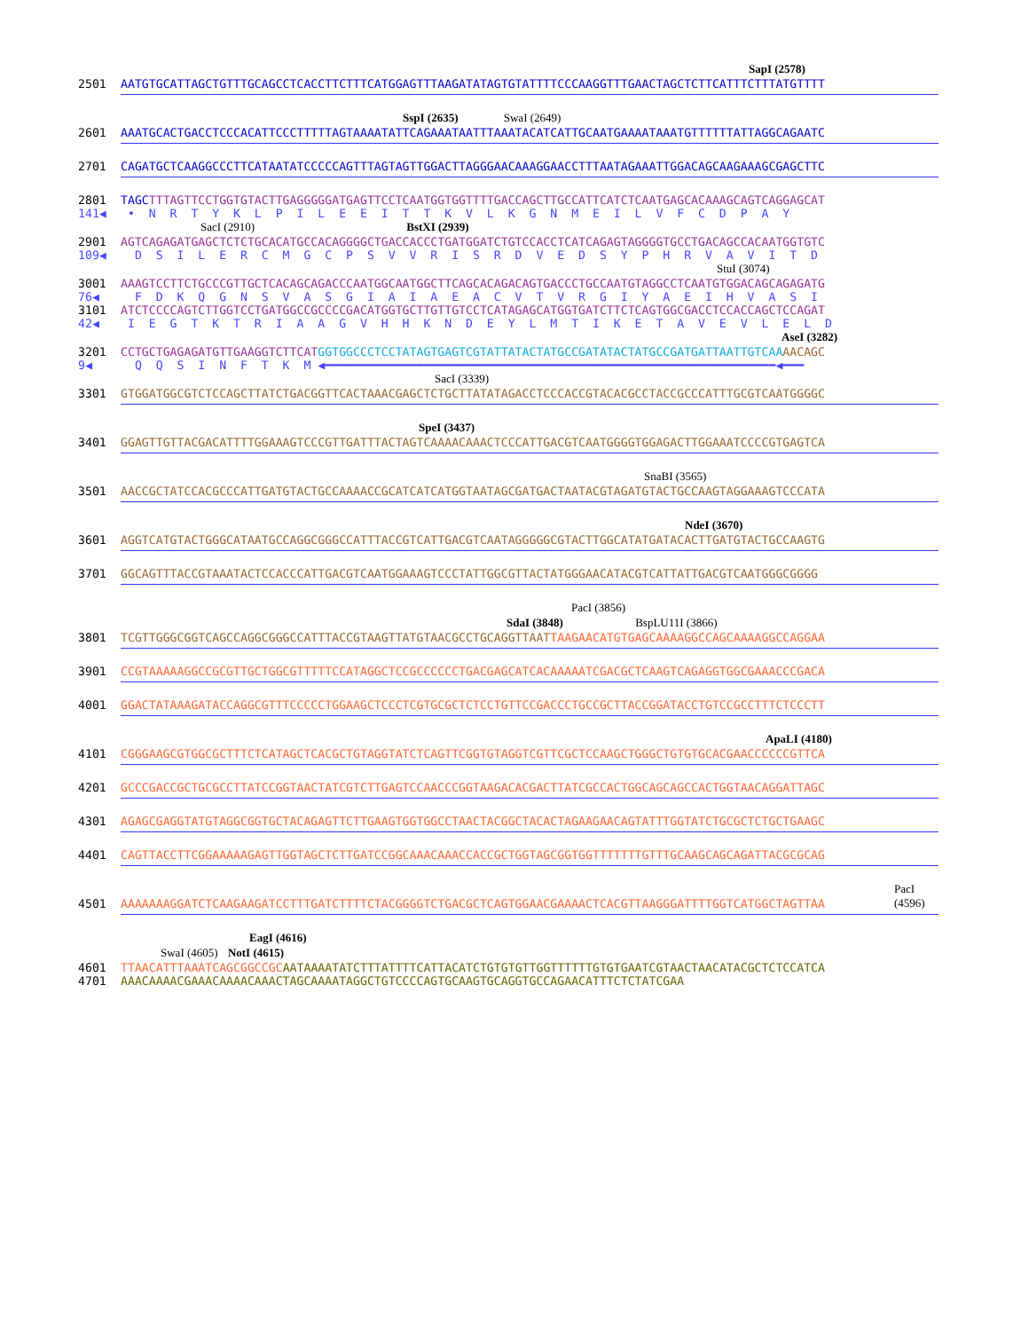SapI (2578)
2501 AATGTGCATTAGCTGTTTGCAGCCTCACCTTCTTTCATGGAGTTTAAGATATAGTGTATTTTCCCAAGGTTTGAACTAGCTCTTCATTTCTTTATGTTTT
SspI (2635) SwaI (2649)
2601 AAATGCACTGACCTCCCACATTCCCTTTTTAGTAAAATATTCAGAAATAATTTAAATACATCATTGCAATGAAAATAAATGTTTTTTATTAGGCAGAATC
2701 CAGATGCTCAAGGCCCTTCATAATATCCCCCAGTTTAGTAGTTGGACTTAGGGAACAAAGGAACCTTTAATAGAAATTGGACAGCAAGAAAGCGAGCTTC
2801 TAGC TTTAGTTCCTGGTGTACTTGAGGGGGATGAGTTCCTCAATGGTGGTTTTGACCAGCTTGCCATTCATCTCAATGAGCACAAAGCAGTCAGGAGCAT
141◀ • N R T Y K L P I L E E I T T K V L K G N M E I L V F C D P A Y
SacI (2910) BstXI (2939)
2901 AGTCAGAGATGAGCTCTCTGCACATGCCACAGGGGCTGACCACCCTGATGGATCTGTCCACCTCATCAGAGTAGGGGTGCCTGACAGCCACAATGGTGTC
109◀ D S I L E R C M G C P S V V R I S R D V E D S Y P H R V A V I T D
StuI (3074)
3001 AAAGTCCTTCTGCCCGTTGCTCACAGCAGACCCAATGGCAATGGCTTCAGCACAGACAGTGACCCTGCCAATGTAGGCCTCAATGTGGACAGCAGAGATG
76◀ F D K Q G N S V A S G I A I A E A C V T V R G I Y A E I H V A S I
3101 ATCTCCCCAGTCTTGGTCCTGATGGCCGCCCCGACATGGTGCTTGTTGTCCTCATAGAGCATGGTGATCTTCTCAGTGGCGACCTCCACCAGCTCCAGAT
42◀ I E G T K T R I A A G V H H K N D E Y L M T I K E T A V E V L E L D
AseI (3282)
3201 CCTGCTGAGAGATGTTGAAGGTCTTCAT GGTGGCCCTCCTATAGTGAGTCGTATTATACTATGCCGATATACTATGCCGATGATTAATTGTCAA AACAGC
9◀ Q Q S I N F T K M ◀━━━━━━━━━━━━━━━━━━━━━━━━━━━━━━━━━━━━━━━━━━━━━━━━━━━━━━━━━━━━━━━━◀━━━
SacI (3339)
3301 GTGGATGGCGTCTCCAGCTTATCTGACGGTTCACTAAACGAGCTCTGCTTATATAGACCTCCCACCGTACACGCCTACCGCCCATTTGCGTCAATGGGGC
SpeI (3437)
3401 GGAGTTGTTACGACATTTTGGAAAGTCCCGTTGATTTACTAGTCAAAACAAACTCCCATTGACGTCAATGGGGTGGAGACTTGGAAATCCCCGTGAGTCA
SnaBI (3565)
3501 AACCGCTATCCACGCCCATTGATGTACTGCCAAAACCGCATCATCATGGTAATAGCGATGACTAATACGTAGATGTACTGCCAAGTAGGAAAGTCCCATA
NdeI (3670)
3601 AGGTCATGTACTGGGCATAATGCCAGGCGGGCCATTTACCGTCATTGACGTCAATAGGGGGCGTACTTGGCATATGATACACTTGATGTACTGCCAAGTG
3701 GGCAGTTTACCGTAAATACTCCACCCATTGACGTCAATGGAAAGTCCCTATTGGCGTTACTATGGGAACATACGTCATTATTGACGTCAATGGGCGGGG
PacI (3856)
SdaI (3848) BspLU11I (3866)
3801 TCGTTGGGCGGTCAGCCAGGCGGGCCATTTACCGTAAGTTATGTAACGCCTGCAGGTTAAT TAAGAACATGTGAGCAAAAGGCCAGCAAAAGGCCAGGAA
3901 CCGTAAAAAGGCCGCGTTGCTGGCGTTTTTCCATAGGCTCCGCCCCCCTGACGAGCATCACAAAAATCGACGCTCAAGTCAGAGGTGGCGAAACCCGACA
4001 GGACTATAAAGATACCAGGCGTTTCCCCCTGGAAGCTCCCTCGTGCGCTCTCCTGTTCCGACCCTGCCGCTTACCGGATACCTGTCCGCCTTTCTCCCTT
ApaLI (4180)
4101 CGGGAAGCGTGGCGCTTTCTCATAGCTCACGCTGTAGGTATCTCAGTTCGGTGTAGGTCGTTCGCTCCAAGCTGGGCTGTGTGCACGAACCCCCCGTTCA
4201 GCCCGACCGCTGCGCCTTATCCGGTAACTATCGTCTTGAGTCCAACCCGGTAAGACACGACTTATCGCCACTGGCAGCAGCCACTGGTAACAGGATTAGC
4301 AGAGCGAGGTATGTAGGCGGTGCTACAGAGTTCTTGAAGTGGTGGCCTAACTACGGCTACACTAGAAGAACAGTATTTGGTATCTGCGCTCTGCTGAAGC
4401 CAGTTACCTTCGGAAAAAGAGTTGGTAGCTCTTGATCCGGCAAACAAACCACCGCTGGTAGCGGTGGTTTTTTTGTTTGCAAGCAGCAGATTACGCGCAG
PacI (4596)
4501 AAAAAAAGGATCTCAAGAAGATCCTTTGATCTTTTCTACGGGGTCTGACGCTCAGTGGAACGAAAACTCACGTTAAGGGATTTTGGTCATGGCTAGTTAA
EagI (4616)
SwaI (4605) NotI (4615)
4601 TTAACATTTAAATCAGCGGCCGC AATAAAATATCTTTATTTTCATTACATCTGTGTGTTGGTTTTTTGTGTGAATCGTAACTAACATACGCTCTCCATCA
4701 AAACAAAACGAAACAAAACAAACTAGCAAAATAGGCTGTCCCCAGTGCAAGTGCAGGTGCCAGAACATTTCTCTATCGAA